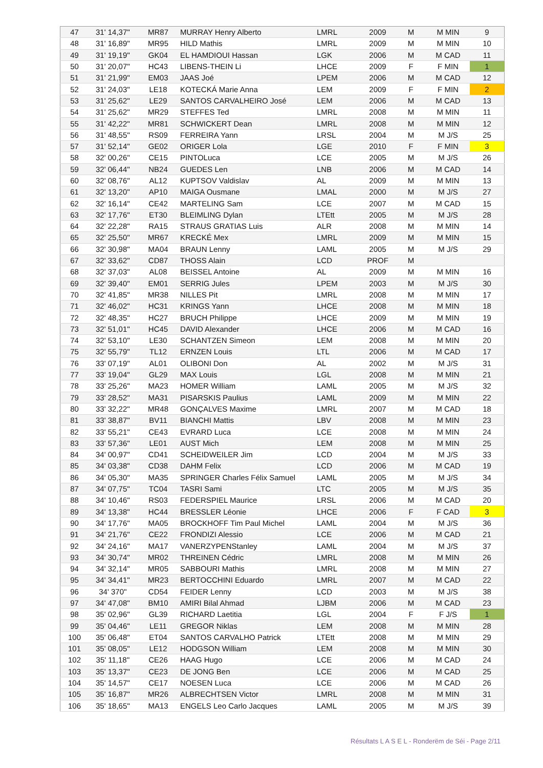| 47 | 31' 14,37'' | MR87 | MURRAY Henry Alberto | LMRL | 2009 | M | M MIN | 9 |
| 48 | 31' 16,89'' | MR95 | HILD Mathis | LMRL | 2009 | M | M MIN | 10 |
| 49 | 31' 19,19'' | GK04 | EL HAMDIOUI Hassan | LGK | 2006 | M | M CAD | 11 |
| 50 | 31' 20,07'' | HC43 | LIBENS-THEIN Li | LHCE | 2009 | F | F MIN | 1 |
| 51 | 31' 21,99'' | EM03 | JAAS Joé | LPEM | 2006 | M | M CAD | 12 |
| 52 | 31' 24,03'' | LE18 | KOTECKÁ Marie Anna | LEM | 2009 | F | F MIN | 2 |
| 53 | 31' 25,62'' | LE29 | SANTOS CARVALHEIRO José | LEM | 2006 | M | M CAD | 13 |
| 54 | 31' 25,62'' | MR29 | STEFFES Ted | LMRL | 2008 | M | M MIN | 11 |
| 55 | 31' 42,22'' | MR81 | SCHWICKERT Dean | LMRL | 2008 | M | M MIN | 12 |
| 56 | 31' 48,55'' | RS09 | FERREIRA Yann | LRSL | 2004 | M | M J/S | 25 |
| 57 | 31' 52,14'' | GE02 | ORIGER Lola | LGE | 2010 | F | F MIN | 3 |
| 58 | 32' 00,26'' | CE15 | PINTOLuca | LCE | 2005 | M | M J/S | 26 |
| 59 | 32' 06,44'' | NB24 | GUEDES Len | LNB | 2006 | M | M CAD | 14 |
| 60 | 32' 08,76'' | AL12 | KUPTSOV Valdislav | AL | 2009 | M | M MIN | 13 |
| 61 | 32' 13,20'' | AP10 | MAIGA Ousmane | LMAL | 2000 | M | M J/S | 27 |
| 62 | 32' 16,14'' | CE42 | MARTELING Sam | LCE | 2007 | M | M CAD | 15 |
| 63 | 32' 17,76'' | ET30 | BLEIMLING Dylan | LTEtt | 2005 | M | M J/S | 28 |
| 64 | 32' 22,28'' | RA15 | STRAUS GRATIAS Luis | ALR | 2008 | M | M MIN | 14 |
| 65 | 32' 25,50'' | MR67 | KRECKÉ Mex | LMRL | 2009 | M | M MIN | 15 |
| 66 | 32' 30,98'' | MA04 | BRAUN Lenny | LAML | 2005 | M | M J/S | 29 |
| 67 | 32' 33,62'' | CD87 | THOSS Alain | LCD | PROF | M | | |
| 68 | 32' 37,03'' | AL08 | BEISSEL Antoine | AL | 2009 | M | M MIN | 16 |
| 69 | 32' 39,40'' | EM01 | SERRIG Jules | LPEM | 2003 | M | M J/S | 30 |
| 70 | 32' 41,85'' | MR38 | NILLES Pit | LMRL | 2008 | M | M MIN | 17 |
| 71 | 32' 46,02'' | HC31 | KRINGS Yann | LHCE | 2008 | M | M MIN | 18 |
| 72 | 32' 48,35'' | HC27 | BRUCH Philippe | LHCE | 2009 | M | M MIN | 19 |
| 73 | 32' 51,01'' | HC45 | DAVID Alexander | LHCE | 2006 | M | M CAD | 16 |
| 74 | 32' 53,10'' | LE30 | SCHANTZEN Simeon | LEM | 2008 | M | M MIN | 20 |
| 75 | 32' 55,79'' | TL12 | ERNZEN Louis | LTL | 2006 | M | M CAD | 17 |
| 76 | 33' 07,19'' | AL01 | OLIBONI Don | AL | 2002 | M | M J/S | 31 |
| 77 | 33' 19,04'' | GL29 | MAX Louis | LGL | 2008 | M | M MIN | 21 |
| 78 | 33' 25,26'' | MA23 | HOMER William | LAML | 2005 | M | M J/S | 32 |
| 79 | 33' 28,52'' | MA31 | PISARSKIS Paulius | LAML | 2009 | M | M MIN | 22 |
| 80 | 33' 32,22'' | MR48 | GONÇALVES Maxime | LMRL | 2007 | M | M CAD | 18 |
| 81 | 33' 38,87'' | BV11 | BIANCHI Mattis | LBV | 2008 | M | M MIN | 23 |
| 82 | 33' 55,21'' | CE43 | EVRARD Luca | LCE | 2008 | M | M MIN | 24 |
| 83 | 33' 57,36'' | LE01 | AUST Mich | LEM | 2008 | M | M MIN | 25 |
| 84 | 34' 00,97'' | CD41 | SCHEIDWEILER Jim | LCD | 2004 | M | M J/S | 33 |
| 85 | 34' 03,38'' | CD38 | DAHM Felix | LCD | 2006 | M | M CAD | 19 |
| 86 | 34' 05,30'' | MA35 | SPRINGER Charles Félix Samuel | LAML | 2005 | M | M J/S | 34 |
| 87 | 34' 07,75'' | TC04 | TASRI Sami | LTC | 2005 | M | M J/S | 35 |
| 88 | 34' 10,46'' | RS03 | FEDERSPIEL Maurice | LRSL | 2006 | M | M CAD | 20 |
| 89 | 34' 13,38'' | HC44 | BRESSLER Léonie | LHCE | 2006 | F | F CAD | 3 |
| 90 | 34' 17,76'' | MA05 | BROCKHOFF Tim Paul Michel | LAML | 2004 | M | M J/S | 36 |
| 91 | 34' 21,76'' | CE22 | FRONDIZI Alessio | LCE | 2006 | M | M CAD | 21 |
| 92 | 34' 24,16'' | MA17 | VANERZYPENStanley | LAML | 2004 | M | M J/S | 37 |
| 93 | 34' 30,74'' | MR02 | THREINEN Cédric | LMRL | 2008 | M | M MIN | 26 |
| 94 | 34' 32,14'' | MR05 | SABBOURI Mathis | LMRL | 2008 | M | M MIN | 27 |
| 95 | 34' 34,41'' | MR23 | BERTOCCHINI Eduardo | LMRL | 2007 | M | M CAD | 22 |
| 96 | 34' 370'' | CD54 | FEIDER Lenny | LCD | 2003 | M | M J/S | 38 |
| 97 | 34' 47,08'' | BM10 | AMIRI Bilal Ahmad | LJBM | 2006 | M | M CAD | 23 |
| 98 | 35' 02,96'' | GL39 | RICHARD Laetitia | LGL | 2004 | F | F J/S | 1 |
| 99 | 35' 04,46'' | LE11 | GREGOR Niklas | LEM | 2008 | M | M MIN | 28 |
| 100 | 35' 06,48'' | ET04 | SANTOS CARVALHO Patrick | LTEtt | 2008 | M | M MIN | 29 |
| 101 | 35' 08,05'' | LE12 | HODGSON William | LEM | 2008 | M | M MIN | 30 |
| 102 | 35' 11,18'' | CE26 | HAAG Hugo | LCE | 2006 | M | M CAD | 24 |
| 103 | 35' 13,37'' | CE23 | DE JONG Ben | LCE | 2006 | M | M CAD | 25 |
| 104 | 35' 14,57'' | CE17 | NOESEN Luca | LCE | 2006 | M | M CAD | 26 |
| 105 | 35' 16,87'' | MR26 | ALBRECHTSEN Victor | LMRL | 2008 | M | M MIN | 31 |
| 106 | 35' 18,65'' | MA13 | ENGELS Leo Carlo Jacques | LAML | 2005 | M | M J/S | 39 |
Résultats L A S E L - Ronderëm de Séi - Page 2/11